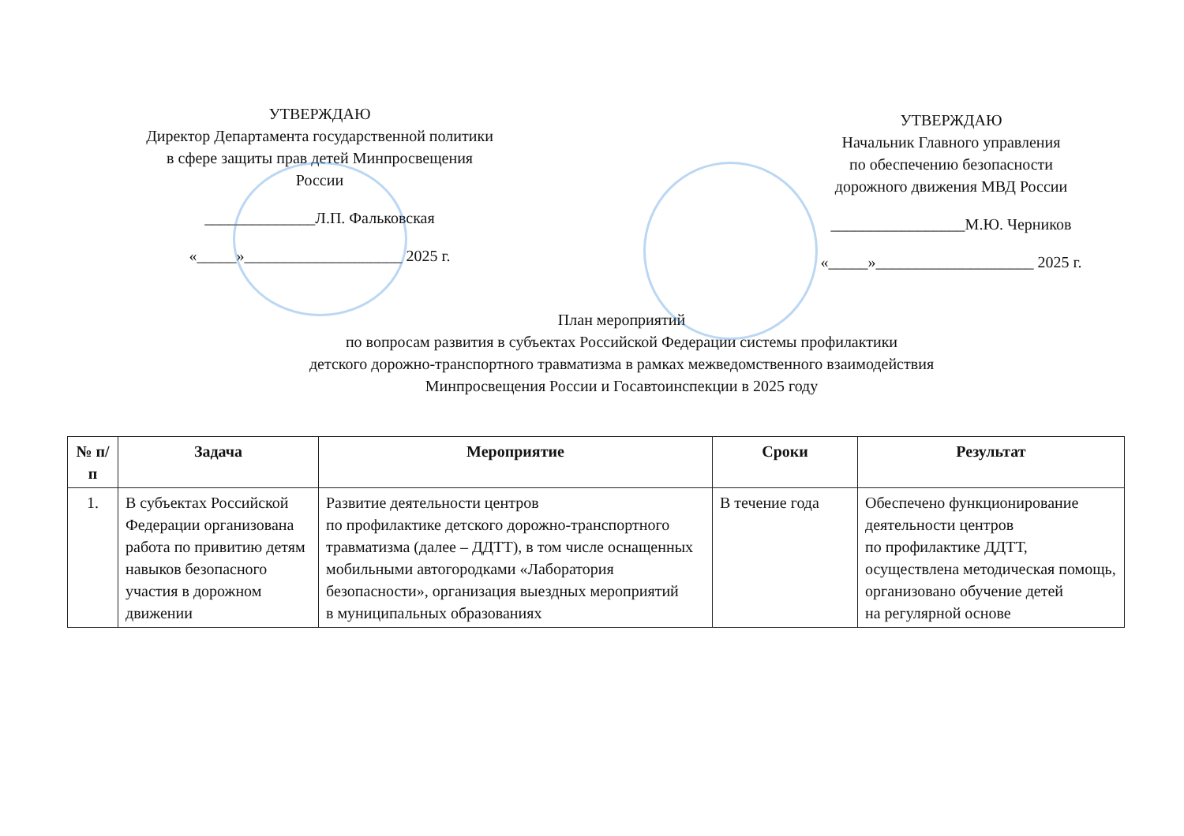УТВЕРЖДАЮ
Директор Департамента государственной политики в сфере защиты прав детей Минпросвещения России
______________Л.П. Фальковская
«_____»____________________ 2025 г.
УТВЕРЖДАЮ
Начальник Главного управления
по обеспечению безопасности
дорожного движения МВД России
_________________М.Ю. Черников
«_____»____________________ 2025 г.
План мероприятий
по вопросам развития в субъектах Российской Федерации системы профилактики
детского дорожно-транспортного травматизма в рамках межведомственного взаимодействия
Минпросвещения России и Госавтоинспекции в 2025 году
| № п/п | Задача | Мероприятие | Сроки | Результат |
| --- | --- | --- | --- | --- |
| 1. | В субъектах Российской Федерации организована работа по привитию детям навыков безопасного участия в дорожном движении | Развитие деятельности центров по профилактике детского дорожно-транспортного травматизма (далее – ДДТТ), в том числе оснащенных мобильными автогородками «Лаборатория безопасности», организация выездных мероприятий в муниципальных образованиях | В течение года | Обеспечено функционирование деятельности центров по профилактике ДДТТ, осуществлена методическая помощь, организовано обучение детей на регулярной основе |